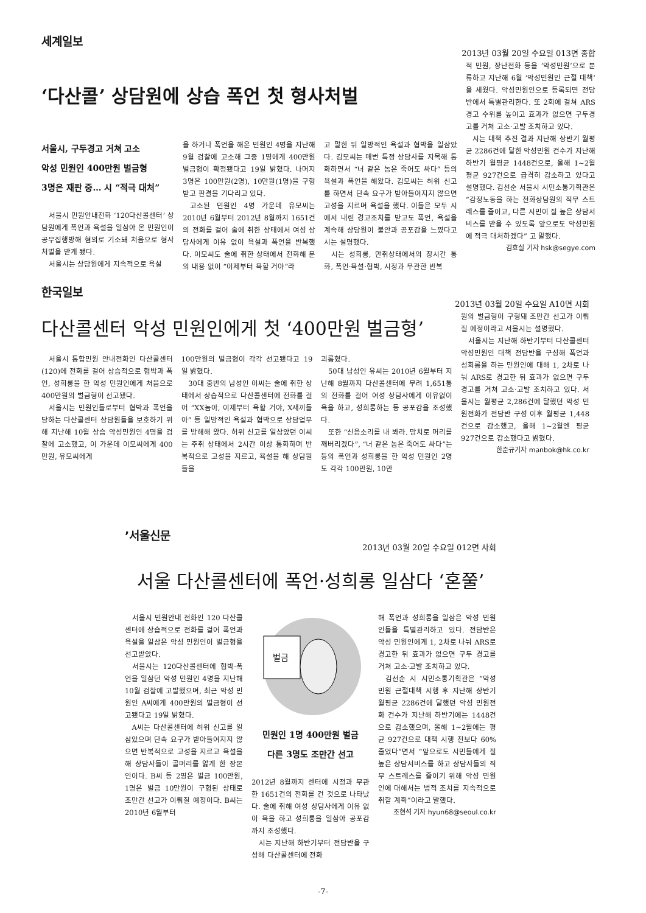세계일보
2013년 03월 20일 수요일 013면 종합
‘다산콜’ 상담원에 상습 폭언 첫 형사처벌
서울시, 구두경고 거쳐 고소
악성 민원인 400만원 벌금형
3명은 재판 중… 시 “적극 대처”
서울시 민원안내전화 ‘120다산콜센터’ 상담원에게 폭언과 욕설을 일삼아 온 민원인이 공무집행방해 혐의로 기소돼 처음으로 형사처벌을 받게 됐다.
서울시는 상담원에게 지속적으로 욕설
을 하거나 폭언을 해온 민원인 4명을 지난해 9월 검찰에 고소해 그중 1명에게 400만원 벌금형이 확정됐다고 19일 밝혔다. 나머지 3명은 100만원(2명), 10만원(1명)을 구형받고 판결을 기다리고 있다.
고소된 민원인 4명 가운데 유모씨는 2010년 6월부터 2012년 8월까지 1651건의 전화를 걸어 술에 취한 상태에서 여성 상담사에게 이유 없이 욕설과 폭언을 반복했다. 이모씨도 술에 취한 상태에서 전화해 문의 내용 없이 “이제부터 욕할 거야”라
고 말한 뒤 일방적인 욕설과 협박을 일삼았다. 김모씨는 매번 특정 상담사를 지목해 통화하면서 “너 같은 놈은 죽어도 싸다” 등의 욕설과 폭언을 해왔다. 김모씨는 허위 신고를 하면서 단속 요구가 받아들여지지 않으면 고성을 지르며 욕설을 했다. 이들은 모두 시에서 내린 경고조치를 받고도 폭언, 욕설을 계속해 상담원이 불안과 공포감을 느꼈다고 시는 설명했다.
시는 성희롱, 만취상태에서의 장시간 통화, 폭언·욕설·협박, 시정과 무관한 반복
적 민원, 장난전화 등을 ‘악성민원’으로 분류하고 지난해 6월 ‘악성민원인 근절 대책’을 세웠다. 악성민원인으로 등록되면 전담반에서 특별관리한다. 또 2회에 걸쳐 ARS 경고 수위를 높이고 효과가 없으면 구두경고를 거쳐 고소·고발 조치하고 있다.
시는 대책 추진 결과 지난해 상반기 월평균 2286건에 달한 악성민원 건수가 지난해 하반기 월평균 1448건으로, 올해 1~2월 평균 927건으로 급격히 감소하고 있다고 설명했다. 김선순 서울시 시민소통기획관은 “감정노동을 하는 전화상담원의 직무 스트레스를 줄이고, 다른 시민이 질 높은 상담서비스를 받을 수 있도록 앞으로도 악성민원에 적극 대처하겠다” 고 말했다.
김효실 기자 hsk@segye.com
한국일보
2013년 03월 20일 수요일 A10면 시회
다산콜센터 악성 민원인에게 첫 ‘400만원 벌금형’
서울시 통합민원 안내전화인 다산콜센터(120)에 전화를 걸어 상습적으로 협박과 폭언, 성희롱을 한 악성 민원인에게 처음으로 400만원의 벌금형이 선고됐다.
서울시는 민원인들로부터 협박과 폭언을 당하는 다산콜센터 상담원들을 보호하기 위해 지난해 10월 상습 악성민원인 4명을 검찰에 고소했고, 이 가운데 이모씨에게 400만원, 유모씨에게
100만원의 벌금형이 각각 선고됐다고 19일 밝혔다.
30대 중반의 남성인 이씨는 술에 취한 상태에서 상습적으로 다산콜센터에 전화를 걸어 “XX놈아, 이제부터 욕할 거야, X새끼들아” 등 일방적인 욕설과 협박으로 상담업무를 방해해 왔다. 허위 신고를 일삼았던 이씨는 주취 상태에서 2시간 이상 통화하며 반복적으로 고성을 지르고, 욕설을 해 상담원들을
괴롭혔다.
50대 남성인 유씨는 2010년 6월부터 지난해 8월까지 다산콜센터에 무려 1,651통의 전화를 걸어 여성 상담사에게 이유없이 욕을 하고, 성희롱하는 등 공포감을 조성했다.
또한 “신음소리를 내 봐라. 망치로 머리를 깨버리겠다”, “너 같은 놈은 죽어도 싸다”는 등의 폭언과 성희롱을 한 악성 민원인 2명도 각각 100만원, 10만
원의 벌금형이 구형돼 조만간 선고가 이뤄질 예정이라고 서울시는 설명했다.
서울시는 지난해 하반기부터 다산콜센터 악성민원인 대책 전담반을 구성해 폭언과 성희롱을 하는 민원인에 대해 1, 2차로 나눠 ARS로 경고한 뒤 효과가 없으면 구두 경고를 거쳐 고소·고발 조치하고 있다. 서울시는 월평균 2,286건에 달했던 악성 민원전화가 전담반 구성 이후 월평균 1,448건으로 감소했고, 올해 1~2월엔 평균 927건으로 감소했다고 밝혔다.
한준규기자 manbok@hk.co.kr
’서울신문
2013년 03월 20일 수요일 012면 사회
서울 다산콜센터에 폭언·성희롱 일삼다 ‘혼쭐’
서울시 민원안내 전화인 120 다산콜센터에 상습적으로 전화를 걸어 폭언과 욕설을 일삼은 악성 민원인이 벌금형을 선고받았다.
서울시는 120다산콜센터에 협박·폭언을 일삼던 악성 민원인 4명을 지난해 10월 검찰에 고발했으며, 최근 악성 민원인 A씨에게 400만원의 벌금형이 선고됐다고 19일 밝혔다.
A씨는 다산콜센터에 허위 신고를 일삼았으며 단속 요구가 받아들여지지 않으면 반복적으로 고성을 지르고 욕설을 해 상담사들이 골머리를 앓게 한 장본인이다. B씨 등 2명은 벌금 100만원, 1명은 벌금 10만원이 구형된 상태로 조만간 선고가 이뤄질 예정이다. B씨는 2010년 6월부터
벌금
민원인 1명 400만원 벌금
다른 3명도 조만간 선고
2012년 8월까지 센터에 시정과 무관한 1651건의 전화를 건 것으로 나타났다. 술에 취해 여성 상담사에게 이유 없이 욕을 하고 성희롱을 일삼아 공포감까지 조성했다.
시는 지난해 하반기부터 전담반을 구성해 다산콜센터에 전화
해 폭언과 성희롱을 일삼은 악성 민원인들을 특별관리하고 있다. 전담반은 악성 민원인에게 1, 2차로 나눠 ARS로 경고한 뒤 효과가 없으면 구두 경고를 거쳐 고소·고발 조치하고 있다.
김선순 시 시민소통기획관은 “악성 민원 근절대책 시행 후 지난해 상반기 월평균 2286건에 달했던 악성 민원전화 건수가 지난해 하반기에는 1448건으로 감소했으며, 올해 1~2월에는 평균 927건으로 대책 시행 전보다 60% 줄었다”면서 “앞으로도 시민들에게 질 높은 상담서비스를 하고 상담사들의 직무 스트레스를 줄이기 위해 악성 민원인에 대해서는 법적 조치를 지속적으로 취할 계획”이라고 말했다.
조현석 기자 hyun68@seoul.co.kr
-7-